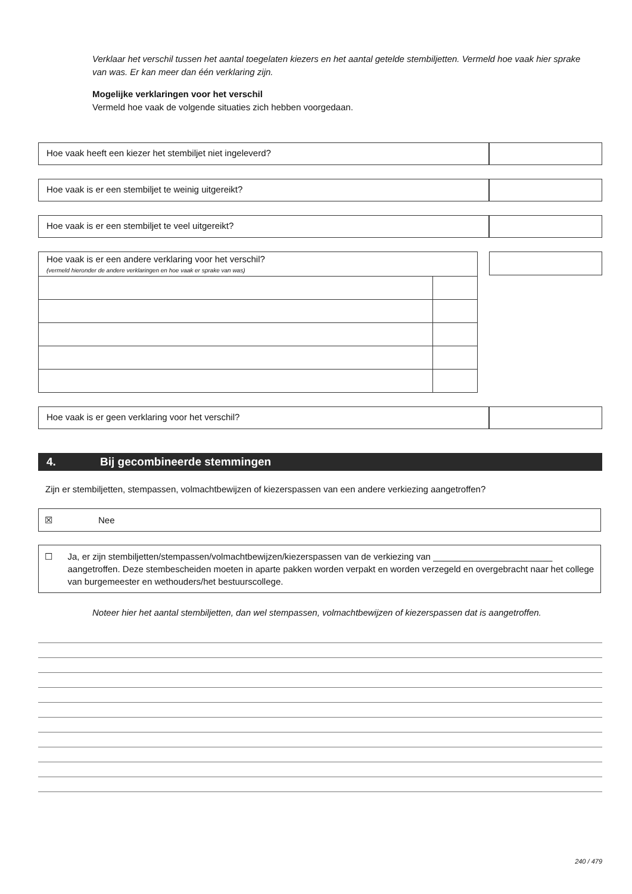Verklaar het verschil tussen het aantal toegelaten kiezers en het aantal getelde stembiljetten. Vermeld hoe vaak hier sprake van was. Er kan meer dan één verklaring zijn.
Mogelijke verklaringen voor het verschil
Vermeld hoe vaak de volgende situaties zich hebben voorgedaan.
Hoe vaak heeft een kiezer het stembiljet niet ingeleverd?
Hoe vaak is er een stembiljet te weinig uitgereikt?
Hoe vaak is er een stembiljet te veel uitgereikt?
| Hoe vaak is er een andere verklaring voor het verschil? (vermeld hieronder de andere verklaringen en hoe vaak er sprake van was) | |
Hoe vaak is er geen verklaring voor het verschil?
4. Bij gecombineerde stemmingen
Zijn er stembiljetten, stempassen, volmachtbewijzen of kiezerspassen van een andere verkiezing aangetroffen?
☒ Nee
☐ Ja, er zijn stembiljetten/stempassen/volmachtbewijzen/kiezerspassen van de verkiezing van ________________________ aangetroffen. Deze stembescheiden moeten in aparte pakken worden verpakt en worden verzegeld en overgebracht naar het college van burgemeester en wethouders/het bestuurscollege.
Noteer hier het aantal stembiljetten, dan wel stempassen, volmachtbewijzen of kiezerspassen dat is aangetroffen.
240 / 479